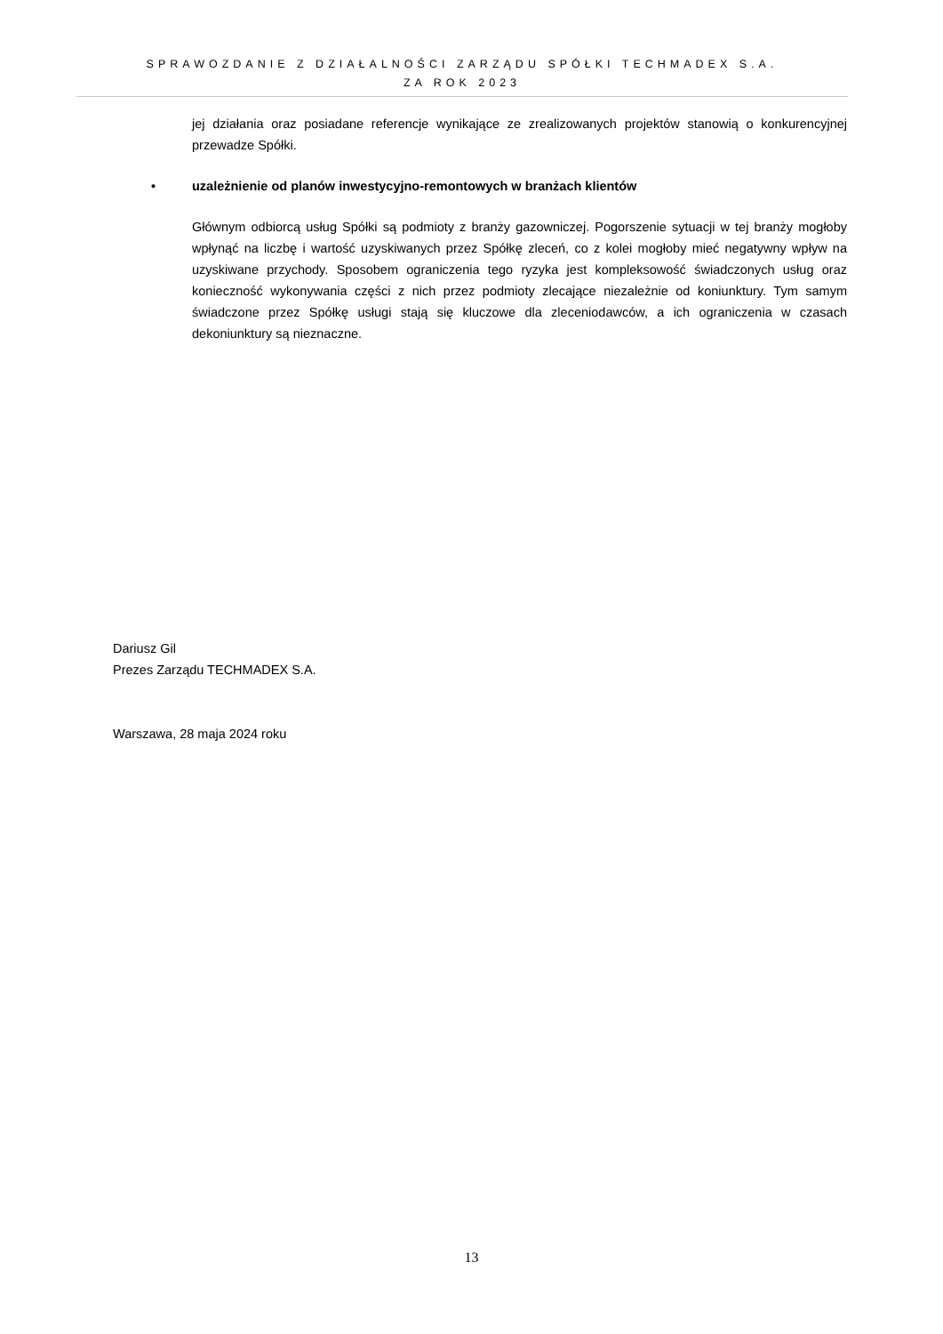SPRAWOZDANIE Z DZIAŁALNOŚCI ZARZĄDU SPÓŁKI TECHMADEX S.A.
ZA ROK 2023
jej działania oraz posiadane referencje wynikające ze zrealizowanych projektów stanowią o konkurencyjnej przewadze Spółki.
• uzależnienie od planów inwestycyjno-remontowych w branżach klientów
Głównym odbiorcą usług Spółki są podmioty z branży gazowniczej. Pogorszenie sytuacji w tej branży mogłoby wpłynąć na liczbę i wartość uzyskiwanych przez Spółkę zleceń, co z kolei mogłoby mieć negatywny wpływ na uzyskiwane przychody. Sposobem ograniczenia tego ryzyka jest kompleksowość świadczonych usług oraz konieczność wykonywania części z nich przez podmioty zlecające niezależnie od koniunktury. Tym samym świadczone przez Spółkę usługi stają się kluczowe dla zleceniodawców, a ich ograniczenia w czasach dekoniunktury są nieznaczne.
Dariusz Gil
Prezes Zarządu TECHMADEX S.A.
Warszawa, 28 maja 2024 roku
13